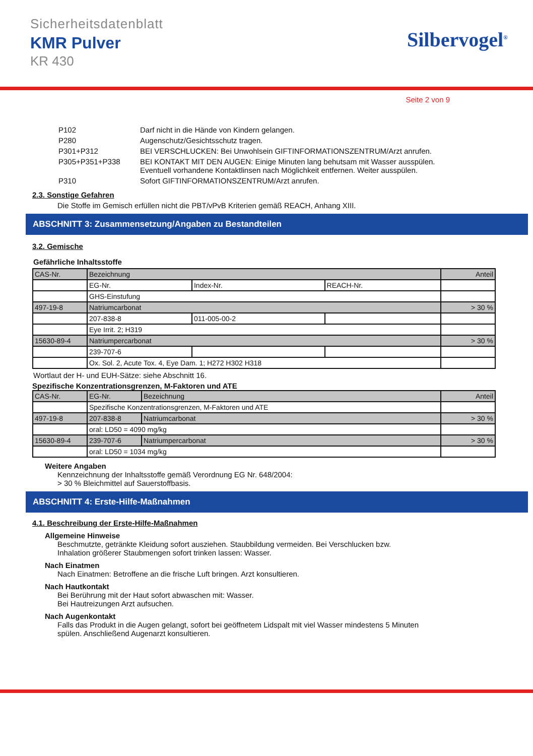Sicherheitsdatenblatt
KMR Pulver
KR 430
Silbervogel<sup>®</sup>
Seite 2 von 9
| P102 | Darf nicht in die Hände von Kindern gelangen. |
| P280 | Augenschutz/Gesichtsschutz tragen. |
| P301+P312 | BEI VERSCHLUCKEN: Bei Unwohlsein GIFTINFORMATIONSZENTRUM/Arzt anrufen. |
| P305+P351+P338 | BEI KONTAKT MIT DEN AUGEN: Einige Minuten lang behutsam mit Wasser ausspülen. Eventuell vorhandene Kontaktlinsen nach Möglichkeit entfernen. Weiter ausspülen. |
| P310 | Sofort GIFTINFORMATIONSZENTRUM/Arzt anrufen. |
2.3. Sonstige Gefahren
Die Stoffe im Gemisch erfüllen nicht die PBT/vPvB Kriterien gemäß REACH, Anhang XIII.
ABSCHNITT 3: Zusammensetzung/Angaben zu Bestandteilen
3.2. Gemische
Gefährliche Inhaltsstoffe
| CAS-Nr. | Bezeichnung | | | Anteil |
| | EG-Nr. | Index-Nr. | REACH-Nr. | |
| | GHS-Einstufung | | | |
| 497-19-8 | Natriumcarbonat | | | > 30 % |
| | 207-838-8 | 011-005-00-2 | | |
| | Eye Irrit. 2; H319 | | | |
| 15630-89-4 | Natriumpercarbonat | | | > 30 % |
| | 239-707-6 | | | |
| | Ox. Sol. 2, Acute Tox. 4, Eye Dam. 1; H272 H302 H318 | | | |
Wortlaut der H- und EUH-Sätze: siehe Abschnitt 16.
Spezifische Konzentrationsgrenzen, M-Faktoren und ATE
| CAS-Nr. | EG-Nr. | Bezeichnung | Anteil |
| | Spezifische Konzentrationsgrenzen, M-Faktoren und ATE | | |
| 497-19-8 | 207-838-8 | Natriumcarbonat | > 30 % |
| | oral: LD50 = 4090 mg/kg | | |
| 15630-89-4 | 239-707-6 | Natriumpercarbonat | > 30 % |
| | oral: LD50 = 1034 mg/kg | | |
Weitere Angaben
Kennzeichnung der Inhaltsstoffe gemäß Verordnung EG Nr. 648/2004:
> 30 % Bleichmittel auf Sauerstoffbasis.
ABSCHNITT 4: Erste-Hilfe-Maßnahmen
4.1. Beschreibung der Erste-Hilfe-Maßnahmen
Allgemeine Hinweise
Beschmutzte, getränkte Kleidung sofort ausziehen. Staubbildung vermeiden. Bei Verschlucken bzw.
Inhalation größerer Staubmengen sofort trinken lassen: Wasser.
Nach Einatmen
Nach Einatmen: Betroffene an die frische Luft bringen. Arzt konsultieren.
Nach Hautkontakt
Bei Berührung mit der Haut sofort abwaschen mit: Wasser.
Bei Hautreizungen Arzt aufsuchen.
Nach Augenkontakt
Falls das Produkt in die Augen gelangt, sofort bei geöffnetem Lidspalt mit viel Wasser mindestens 5 Minuten
spülen. Anschließend Augenarzt konsultieren.